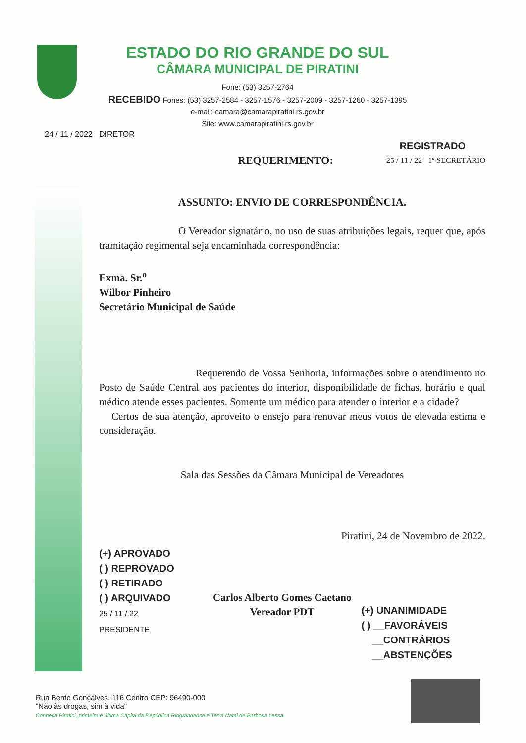ESTADO DO RIO GRANDE DO SUL
CÂMARA MUNICIPAL DE PIRATINI
Fone: (53) 3257-2764
RECEBIDO Fones: (53) 3257-2584 - 3257-1576 - 3257-2009 - 3257-1260 - 3257-1395
e-mail: camara@camarapiratini.rs.gov.br
Site: www.camarapiratini.rs.gov.br
24 / 11 / 2022 DIRETOR
REGISTRADO
REQUERIMENTO: 25 / 11 / 22 1º SECRETÁRIO
ASSUNTO: ENVIO DE CORRESPONDÊNCIA.
O Vereador signatário, no uso de suas atribuições legais, requer que, após tramitação regimental seja encaminhada correspondência:
Exma. Sr.<sup>o</sup>
Wilbor Pinheiro
Secretário Municipal de Saúde
Requerendo de Vossa Senhoria, informações sobre o atendimento no Posto de Saúde Central aos pacientes do interior, disponibilidade de fichas, horário e qual médico atende esses pacientes. Somente um médico para atender o interior e a cidade?
Certos de sua atenção, aproveito o ensejo para renovar meus votos de elevada estima e consideração.
Sala das Sessões da Câmara Municipal de Vereadores
Piratini, 24 de Novembro de 2022.
(+) APROVADO
( ) REPROVADO
( ) RETIRADO
( ) ARQUIVADO
25 / 11 / 22
PRESIDENTE
Carlos Alberto Gomes Caetano
Vereador PDT
(+) UNANIMIDADE
( ) __FAVORÁVEIS
__CONTRÁRIOS
__ABSTENÇÕES
Rua Bento Gonçalves, 116 Centro CEP: 96490-000
"Não às drogas, sim à vida"
Conheça Piratini, primeira e última Capita da República Riograndense e Terra Natal de Barbosa Lessa.